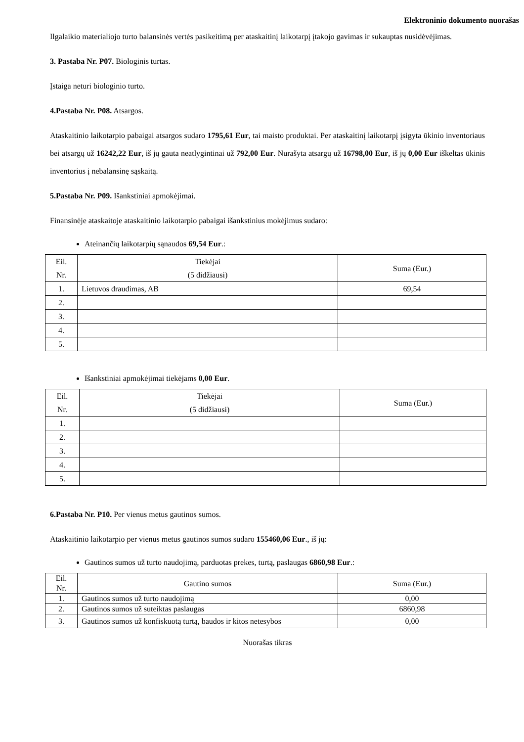Elektroninio dokumento nuorašas
Ilgalaikio materialiojo turto balansinės vertės pasikeitimą per ataskaitinį laikotarpį įtakojo gavimas ir sukauptas nusidėvėjimas.
3. Pastaba Nr. P07. Biologinis turtas.
Įstaiga neturi biologinio turto.
4.Pastaba Nr. P08. Atsargos.
Ataskaitinio laikotarpio pabaigai atsargos sudaro 1795,61 Eur, tai maisto produktai. Per ataskaitinį laikotarpį įsigyta ūkinio inventoriaus bei atsargų už 16242,22 Eur, iš jų gauta neatlygintinai už 792,00 Eur. Nurašyta atsargų už 16798,00 Eur, iš jų 0,00 Eur iškeltas ūkinis inventorius į nebalansinę sąskaitą.
5.Pastaba Nr. P09. Išankstiniai apmokėjimai.
Finansinėje ataskaitoje ataskaitinio laikotarpio pabaigai išankstinius mokėjimus sudaro:
Ateinančių laikotarpių sąnaudos 69,54 Eur.:
| Eil. Nr. | Tiekėjai (5 didžiausi) | Suma (Eur.) |
| 1. | Lietuvos draudimas, AB | 69,54 |
| 2. | | |
| 3. | | |
| 4. | | |
| 5. | | |
Išankstiniai apmokėjimai tiekėjams 0,00 Eur.
| Eil. Nr. | Tiekėjai (5 didžiausi) | Suma (Eur.) |
| 1. | | |
| 2. | | |
| 3. | | |
| 4. | | |
| 5. | | |
6.Pastaba Nr. P10. Per vienus metus gautinos sumos.
Ataskaitinio laikotarpio per vienus metus gautinos sumos sudaro 155460,06 Eur., iš jų:
Gautinos sumos už turto naudojimą, parduotas prekes, turtą, paslaugas 6860,98 Eur.:
| Eil. Nr. | Gautino sumos | Suma (Eur.) |
| 1. | Gautinos sumos už turto naudojimą | 0,00 |
| 2. | Gautinos sumos už suteiktas paslaugas | 6860,98 |
| 3. | Gautinos sumos už konfiskuotą turtą, baudos ir kitos netesybos | 0,00 |
Nuorašas tikras